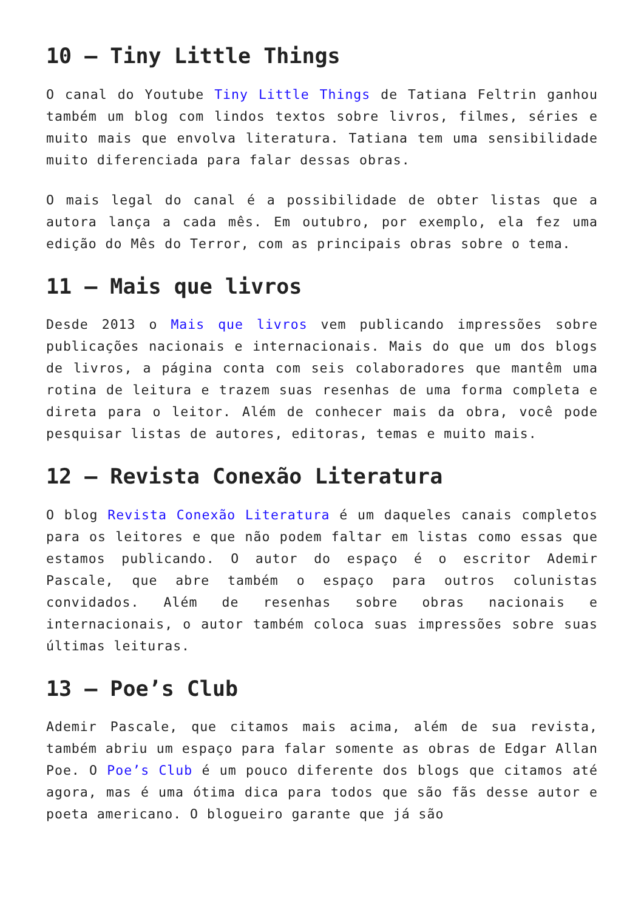10 – Tiny Little Things
O canal do Youtube Tiny Little Things de Tatiana Feltrin ganhou também um blog com lindos textos sobre livros, filmes, séries e muito mais que envolva literatura. Tatiana tem uma sensibilidade muito diferenciada para falar dessas obras.
O mais legal do canal é a possibilidade de obter listas que a autora lança a cada mês. Em outubro, por exemplo, ela fez uma edição do Mês do Terror, com as principais obras sobre o tema.
11 – Mais que livros
Desde 2013 o Mais que livros vem publicando impressões sobre publicações nacionais e internacionais. Mais do que um dos blogs de livros, a página conta com seis colaboradores que mantêm uma rotina de leitura e trazem suas resenhas de uma forma completa e direta para o leitor. Além de conhecer mais da obra, você pode pesquisar listas de autores, editoras, temas e muito mais.
12 – Revista Conexão Literatura
O blog Revista Conexão Literatura é um daqueles canais completos para os leitores e que não podem faltar em listas como essas que estamos publicando. O autor do espaço é o escritor Ademir Pascale, que abre também o espaço para outros colunistas convidados. Além de resenhas sobre obras nacionais e internacionais, o autor também coloca suas impressões sobre suas últimas leituras.
13 – Poe’s Club
Ademir Pascale, que citamos mais acima, além de sua revista, também abriu um espaço para falar somente as obras de Edgar Allan Poe. O Poe’s Club é um pouco diferente dos blogs que citamos até agora, mas é uma ótima dica para todos que são fãs desse autor e poeta americano. O blogueiro garante que já são